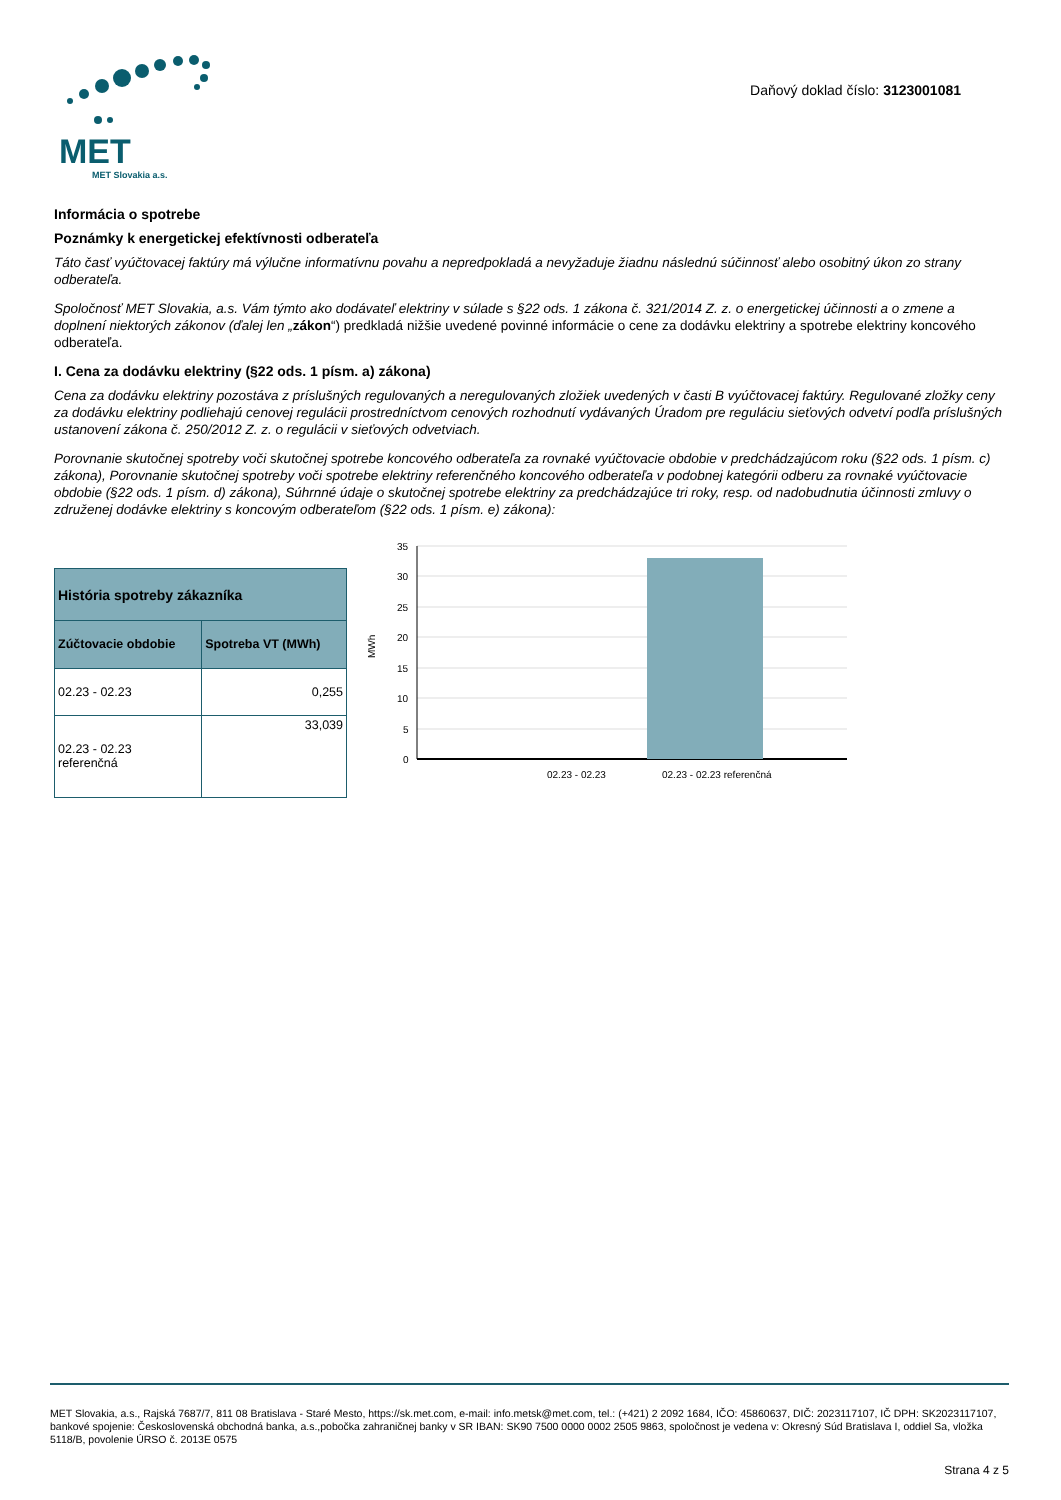MET
MET Slovakia a.s.
Daňový doklad číslo: 3123001081
Informácia o spotrebe
Poznámky k energetickej efektívnosti odberateľa
Táto časť vyúčtovacej faktúry má výlučne informatívnu povahu a nepredpokladá a nevyžaduje žiadnu následnú súčinnosť alebo osobitný úkon zo strany odberateľa.
Spoločnosť MET Slovakia, a.s. Vám týmto ako dodávateľ elektriny v súlade s §22 ods. 1 zákona č. 321/2014 Z. z. o energetickej účinnosti a o zmene a doplnení niektorých zákonov (ďalej len „zákon“) predkladá nižšie uvedené povinné informácie o cene za dodávku elektriny a spotrebe elektriny koncového odberateľa.
I. Cena za dodávku elektriny (§22 ods. 1 písm. a) zákona)
Cena za dodávku elektriny pozostáva z príslušných regulovaných a neregulovaných zložiek uvedených v časti B vyúčtovacej faktúry. Regulované zložky ceny za dodávku elektriny podliehajú cenovej regulácii prostredníctvom cenových rozhodnutí vydávaných Úradom pre reguláciu sieťových odvetví podľa príslušných ustanovení zákona č. 250/2012 Z. z. o regulácii v sieťových odvetviach.
Porovnanie skutočnej spotreby voči skutočnej spotrebe koncového odberateľa za rovnaké vyúčtovacie obdobie v predchádzajúcom roku (§22 ods. 1 písm. c) zákona), Porovnanie skutočnej spotreby voči spotrebe elektriny referenčného koncového odberateľa v podobnej kategórii odberu za rovnaké vyúčtovacie obdobie (§22 ods. 1 písm. d) zákona), Súhrnné údaje o skutočnej spotrebe elektriny za predchádzajúce tri roky, resp. od nadobudnutia účinnosti zmluvy o združenej dodávke elektriny s koncovým odberateľom (§22 ods. 1 písm. e) zákona):
| História spotreby zákazníka | |
| --- | --- |
| Zúčtovacie obdobie | Spotreba VT (MWh) |
| 02.23 - 02.23 | 0,255 |
| 02.23 - 02.23 referenčná | 33,039 |
35
30
25
20
15
10
5
0
MWh
02.23 - 02.23
02.23 - 02.23 referenčná
MET Slovakia, a.s., Rajská 7687/7, 811 08 Bratislava - Staré Mesto, https://sk.met.com, e-mail: info.metsk@met.com, tel.: (+421) 2 2092 1684, IČO: 45860637, DIČ: 2023117107, IČ DPH: SK2023117107, bankové spojenie: Československá obchodná banka, a.s.,pobočka zahraničnej banky v SR IBAN: SK90 7500 0000 0002 2505 9863, spoločnost je vedena v: Okresný Súd Bratislava I, oddiel Sa, vložka 5118/B, povolenie ÚRSO č. 2013E 0575
Strana 4 z 5